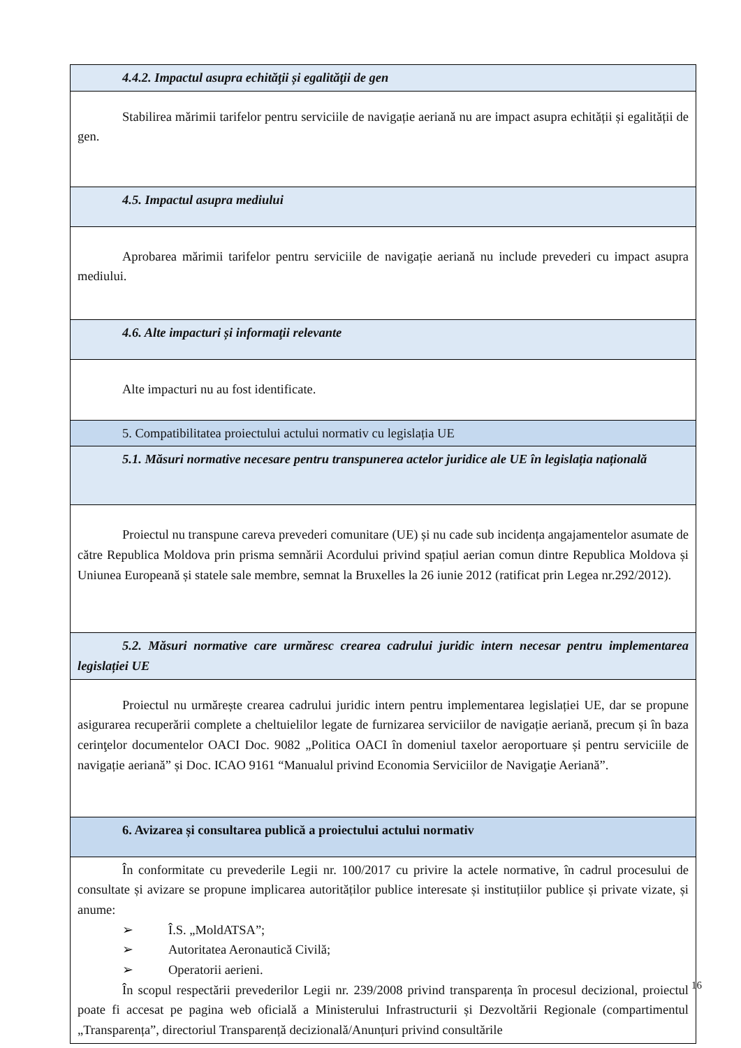| 4.4.2. Impactul asupra echităţii și egalităţii de gen |
| Stabilirea mărimii tarifelor pentru serviciile de navigație aeriană nu are impact asupra echității și egalității de gen. |
| 4.5. Impactul asupra mediului |
| Aprobarea mărimii tarifelor pentru serviciile de navigație aeriană nu include prevederi cu impact asupra mediului. |
| 4.6. Alte impacturi și informaţii relevante |
| Alte impacturi nu au fost identificate. |
| 5. Compatibilitatea proiectului actului normativ cu legislația UE |
| 5.1. Măsuri normative necesare pentru transpunerea actelor juridice ale UE în legislația națională |
| Proiectul nu transpune careva prevederi comunitare (UE) și nu cade sub incidența angajamentelor asumate de către Republica Moldova prin prisma semnării Acordului privind spațiul aerian comun dintre Republica Moldova și Uniunea Europeană și statele sale membre, semnat la Bruxelles la 26 iunie 2012 (ratificat prin Legea nr.292/2012). |
| 5.2. Măsuri normative care urmăresc crearea cadrului juridic intern necesar pentru implementarea legislației UE |
| Proiectul nu urmărește crearea cadrului juridic intern pentru implementarea legislației UE, dar se propune asigurarea recuperării complete a cheltuielilor legate de furnizarea serviciilor de navigație aeriană, precum și în baza cerinţelor documentelor OACI Doc. 9082 „Politica OACI în domeniul taxelor aeroportuare și pentru serviciile de navigație aeriană” și Doc. ICAO 9161 “Manualul privind Economia Serviciilor de Navigaţie Aeriană”. |
| 6. Avizarea și consultarea publică a proiectului actului normativ |
| În conformitate cu prevederile Legii nr. 100/2017 cu privire la actele normative, în cadrul procesului de consultate și avizare se propune implicarea autorităților publice interesate și instituțiilor publice și private vizate, și anume: ➢ Î.S. „MoldATSA”; ➢ Autoritatea Aeronautică Civilă; ➢ Operatorii aerieni. În scopul respectării prevederilor Legii nr. 239/2008 privind transparența în procesul decizional, proiectul poate fi accesat pe pagina web oficială a Ministerului Infrastructurii și Dezvoltării Regionale (compartimentul „Transparența”, directoriul Transparență decizională/Anunțuri privind consultările |
16